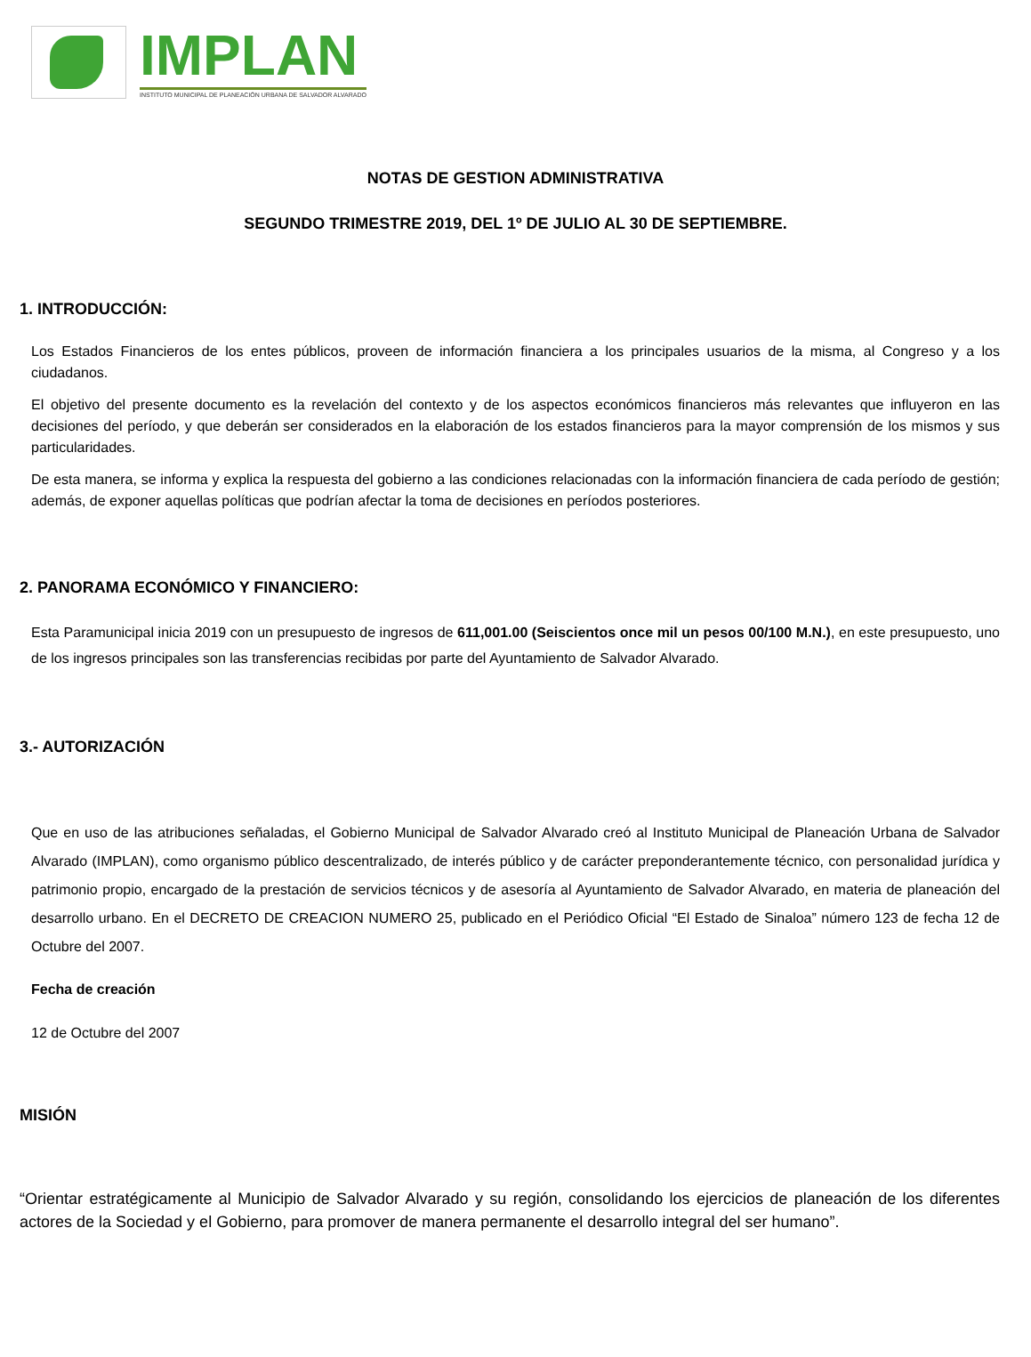IMPLAN
INSTITUTO MUNICIPAL DE PLANEACIÓN URBANA DE SALVADOR ALVARADO
NOTAS DE GESTION ADMINISTRATIVA
SEGUNDO TRIMESTRE 2019, DEL 1º DE JULIO AL 30 DE SEPTIEMBRE.
1. INTRODUCCIÓN:
Los Estados Financieros de los entes públicos, proveen de información financiera a los principales usuarios de la misma, al Congreso y a los ciudadanos.
El objetivo del presente documento es la revelación del contexto y de los aspectos económicos financieros más relevantes que influyeron en las decisiones del período, y que deberán ser considerados en la elaboración de los estados financieros para la mayor comprensión de los mismos y sus particularidades.
De esta manera, se informa y explica la respuesta del gobierno a las condiciones relacionadas con la información financiera de cada período de gestión; además, de exponer aquellas políticas que podrían afectar la toma de decisiones en períodos posteriores.
2. PANORAMA ECONÓMICO Y FINANCIERO:
Esta Paramunicipal inicia 2019 con un presupuesto de ingresos de 611,001.00 (Seiscientos once mil un pesos 00/100 M.N.), en este presupuesto, uno de los ingresos principales son las transferencias recibidas por parte del Ayuntamiento de Salvador Alvarado.
3.- AUTORIZACIÓN
Que en uso de las atribuciones señaladas, el Gobierno Municipal de Salvador Alvarado creó al Instituto Municipal de Planeación Urbana de Salvador Alvarado (IMPLAN), como organismo público descentralizado, de interés público y de carácter preponderantemente técnico, con personalidad jurídica y patrimonio propio, encargado de la prestación de servicios técnicos y de asesoría al Ayuntamiento de Salvador Alvarado, en materia de planeación del desarrollo urbano. En el DECRETO DE CREACION NUMERO 25, publicado en el Periódico Oficial “El Estado de Sinaloa” número 123 de fecha 12 de Octubre del 2007.
Fecha de creación
12 de Octubre del 2007
MISIÓN
“Orientar estratégicamente al Municipio de Salvador Alvarado y su región, consolidando los ejercicios de planeación de los diferentes actores de la Sociedad y el Gobierno, para promover de manera permanente el desarrollo integral del ser humano”.